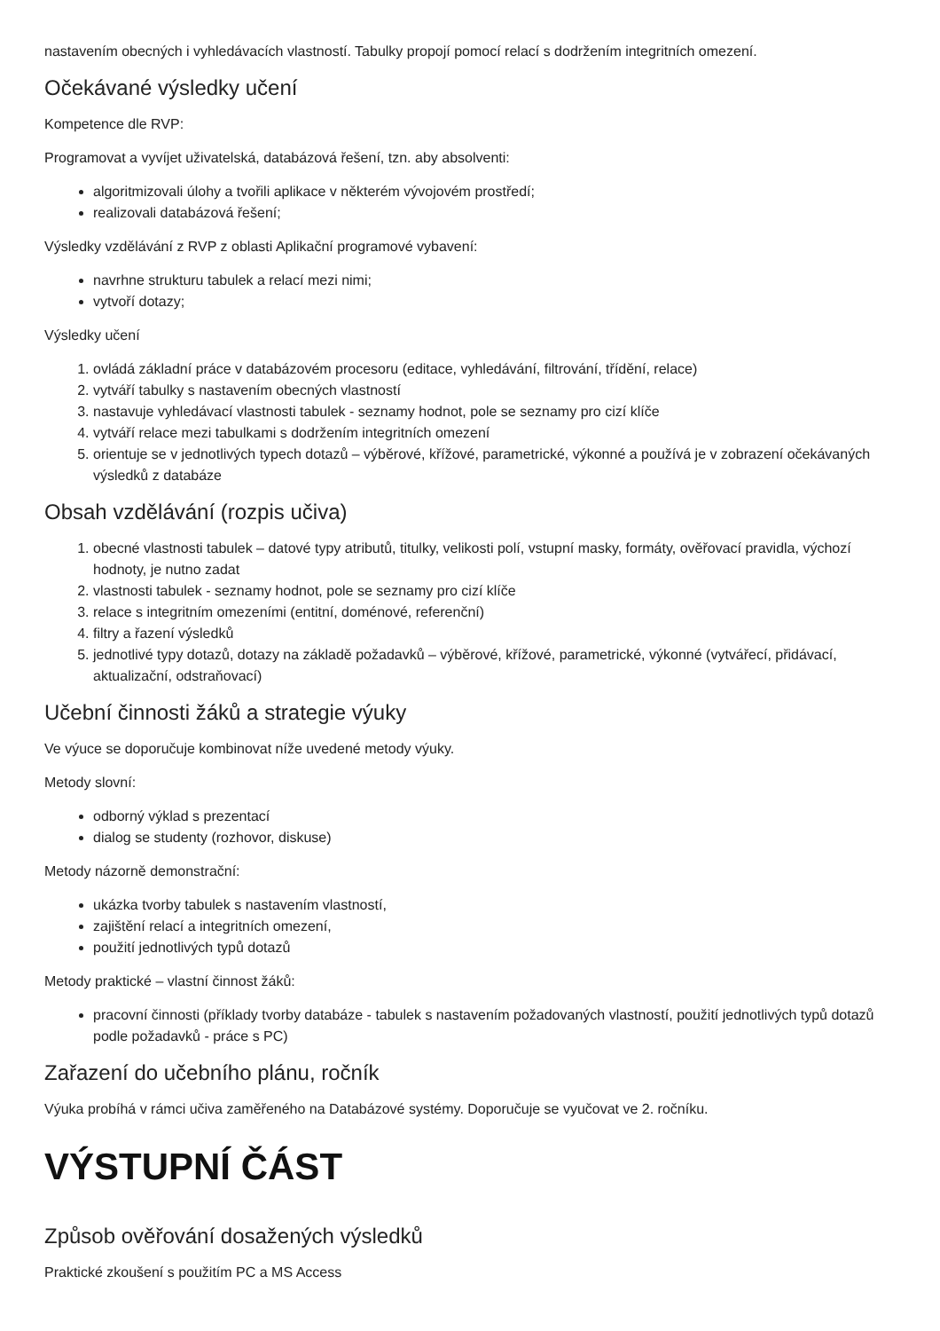nastavením obecných i vyhledávacích vlastností. Tabulky propojí pomocí relací s dodržením integritních omezení.
Očekávané výsledky učení
Kompetence dle RVP:
Programovat a vyvíjet uživatelská, databázová řešení, tzn. aby absolventi:
algoritmizovali úlohy a tvořili aplikace v některém vývojovém prostředí;
realizovali databázová řešení;
Výsledky vzdělávání z RVP z oblasti Aplikační programové vybavení:
navrhne strukturu tabulek a relací mezi nimi;
vytvoří dotazy;
Výsledky učení
1. ovládá základní práce v databázovém procesoru (editace, vyhledávání, filtrování, třídění, relace)
2. vytváří tabulky s nastavením obecných vlastností
3. nastavuje vyhledávací vlastnosti tabulek - seznamy hodnot, pole se seznamy pro cizí klíče
4. vytváří relace mezi tabulkami s dodržením integritních omezení
5. orientuje se v jednotlivých typech dotazů – výběrové, křížové, parametrické, výkonné a používá je v zobrazení očekávaných výsledků z databáze
Obsah vzdělávání (rozpis učiva)
1. obecné vlastnosti tabulek – datové typy atributů, titulky, velikosti polí, vstupní masky, formáty, ověřovací pravidla, výchozí hodnoty, je nutno zadat
2. vlastnosti tabulek - seznamy hodnot, pole se seznamy pro cizí klíče
3. relace s integritním omezeními (entitní, doménové, referenční)
4. filtry a řazení výsledků
5. jednotlivé typy dotazů, dotazy na základě požadavků – výběrové, křížové, parametrické, výkonné (vytvářecí, přidávací, aktualizační, odstraňovací)
Učební činnosti žáků a strategie výuky
Ve výuce se doporučuje kombinovat níže uvedené metody výuky.
Metody slovní:
odborný výklad s prezentací
dialog se studenty (rozhovor, diskuse)
Metody názorně demonstrační:
ukázka tvorby tabulek s nastavením vlastností,
zajištění relací a integritních omezení,
použití jednotlivých typů dotazů
Metody praktické – vlastní činnost žáků:
pracovní činnosti (příklady tvorby databáze - tabulek s nastavením požadovaných vlastností, použití jednotlivých typů dotazů podle požadavků - práce s PC)
Zařazení do učebního plánu, ročník
Výuka probíhá v rámci učiva zaměřeného na Databázové systémy. Doporučuje se vyučovat ve 2. ročníku.
VÝSTUPNÍ ČÁST
Způsob ověřování dosažených výsledků
Praktické zkoušení s použitím PC a MS Access